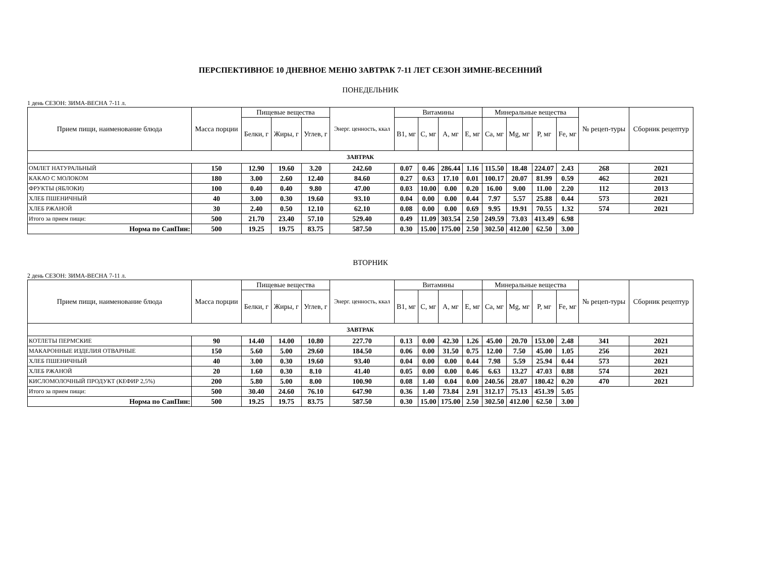ПЕРСПЕКТИВНОЕ 10 ДНЕВНОЕ МЕНЮ ЗАВТРАК 7-11 ЛЕТ СЕЗОН ЗИМНЕ-ВЕСЕННИЙ
ПОНЕДЕЛЬНИК
1 день СЕЗОН: ЗИМА-ВЕСНА 7-11 л.
| Прием пищи, наименование блюда | Масса порции | Пищевые вещества | | | Энерг. ценность, ккал | Витамины | | | | Минеральные вещества | | | | № рецеп-туры | Сборник рецептур |
| --- | --- | --- | --- | --- | --- | --- | --- | --- | --- | --- | --- | --- | --- | --- | --- |
| | | Белки, г | Жиры, г | Углев, г | | B1, мг | C, мг | A, мг | E, мг | Ca, мг | Mg, мг | P, мг | Fe, мг | | |
| ЗАВТРАК | | | | | | | | | | | | | | | |
| ОМЛЕТ НАТУРАЛЬНЫЙ | 150 | 12.90 | 19.60 | 3.20 | 242.60 | 0.07 | 0.46 | 286.44 | 1.16 | 115.50 | 18.48 | 224.07 | 2.43 | 268 | 2021 |
| КАКАО С МОЛОКОМ | 180 | 3.00 | 2.60 | 12.40 | 84.60 | 0.27 | 0.63 | 17.10 | 0.01 | 100.17 | 20.07 | 81.99 | 0.59 | 462 | 2021 |
| ФРУКТЫ (ЯБЛОКИ) | 100 | 0.40 | 0.40 | 9.80 | 47.00 | 0.03 | 10.00 | 0.00 | 0.20 | 16.00 | 9.00 | 11.00 | 2.20 | 112 | 2013 |
| ХЛЕБ ПШЕНИЧНЫЙ | 40 | 3.00 | 0.30 | 19.60 | 93.10 | 0.04 | 0.00 | 0.00 | 0.44 | 7.97 | 5.57 | 25.88 | 0.44 | 573 | 2021 |
| ХЛЕБ РЖАНОЙ | 30 | 2.40 | 0.50 | 12.10 | 62.10 | 0.08 | 0.00 | 0.00 | 0.69 | 9.95 | 19.91 | 70.55 | 1.32 | 574 | 2021 |
| Итого за прием пищи: | 500 | 21.70 | 23.40 | 57.10 | 529.40 | 0.49 | 11.09 | 303.54 | 2.50 | 249.59 | 73.03 | 413.49 | 6.98 | | |
| Норма по СанПин: | 500 | 19.25 | 19.75 | 83.75 | 587.50 | 0.30 | 15.00 | 175.00 | 2.50 | 302.50 | 412.00 | 62.50 | 3.00 | | |
ВТОРНИК
2 день СЕЗОН: ЗИМА-ВЕСНА 7-11 л.
| Прием пищи, наименование блюда | Масса порции | Пищевые вещества | | | Энерг. ценность, ккал | Витамины | | | | Минеральные вещества | | | | № рецеп-туры | Сборник рецептур |
| --- | --- | --- | --- | --- | --- | --- | --- | --- | --- | --- | --- | --- | --- | --- | --- |
| | | Белки, г | Жиры, г | Углев, г | | B1, мг | C, мг | A, мг | E, мг | Ca, мг | Mg, мг | P, мг | Fe, мг | | |
| ЗАВТРАК | | | | | | | | | | | | | | | |
| КОТЛЕТЫ ПЕРМСКИЕ | 90 | 14.40 | 14.00 | 10.80 | 227.70 | 0.13 | 0.00 | 42.30 | 1.26 | 45.00 | 20.70 | 153.00 | 2.48 | 341 | 2021 |
| МАКАРОННЫЕ ИЗДЕЛИЯ ОТВАРНЫЕ | 150 | 5.60 | 5.00 | 29.60 | 184.50 | 0.06 | 0.00 | 31.50 | 0.75 | 12.00 | 7.50 | 45.00 | 1.05 | 256 | 2021 |
| ХЛЕБ ПШЕНИЧНЫЙ | 40 | 3.00 | 0.30 | 19.60 | 93.40 | 0.04 | 0.00 | 0.00 | 0.44 | 7.98 | 5.59 | 25.94 | 0.44 | 573 | 2021 |
| ХЛЕБ РЖАНОЙ | 20 | 1.60 | 0.30 | 8.10 | 41.40 | 0.05 | 0.00 | 0.00 | 0.46 | 6.63 | 13.27 | 47.03 | 0.88 | 574 | 2021 |
| КИСЛОМОЛОЧНЫЙ ПРОДУКТ (КЕФИР 2,5%) | 200 | 5.80 | 5.00 | 8.00 | 100.90 | 0.08 | 1.40 | 0.04 | 0.00 | 240.56 | 28.07 | 180.42 | 0.20 | 470 | 2021 |
| Итого за прием пищи: | 500 | 30.40 | 24.60 | 76.10 | 647.90 | 0.36 | 1.40 | 73.84 | 2.91 | 312.17 | 75.13 | 451.39 | 5.05 | | |
| Норма по СанПин: | 500 | 19.25 | 19.75 | 83.75 | 587.50 | 0.30 | 15.00 | 175.00 | 2.50 | 302.50 | 412.00 | 62.50 | 3.00 | | |